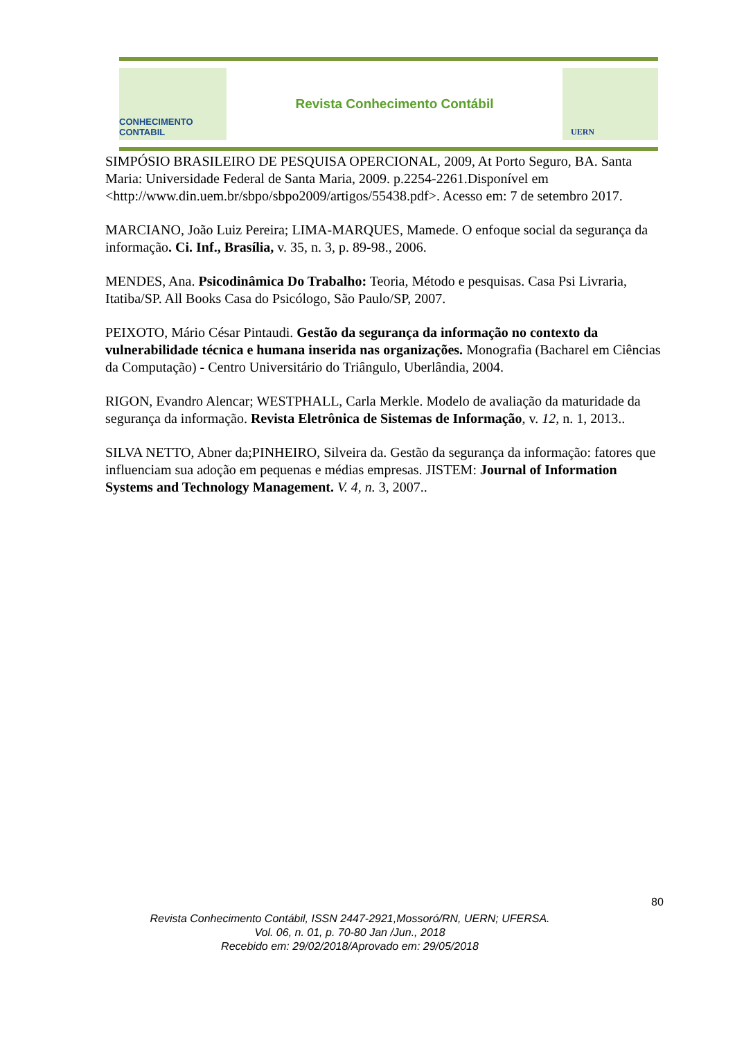CONHECIMENTO CONTABIL
Revista Conhecimento Contábil
UERN
SIMPÓSIO BRASILEIRO DE PESQUISA OPERCIONAL, 2009, At Porto Seguro, BA. Santa Maria: Universidade Federal de Santa Maria, 2009. p.2254-2261.Disponível em <http://www.din.uem.br/sbpo/sbpo2009/artigos/55438.pdf>. Acesso em: 7 de setembro 2017.
MARCIANO, João Luiz Pereira; LIMA-MARQUES, Mamede. O enfoque social da segurança da informação. Ci. Inf., Brasília, v. 35, n. 3, p. 89-98., 2006.
MENDES, Ana. Psicodinâmica Do Trabalho: Teoria, Método e pesquisas. Casa Psi Livraria, Itatiba/SP. All Books Casa do Psicólogo, São Paulo/SP, 2007.
PEIXOTO, Mário César Pintaudi. Gestão da segurança da informação no contexto da vulnerabilidade técnica e humana inserida nas organizações. Monografia (Bacharel em Ciências da Computação) - Centro Universitário do Triângulo, Uberlândia, 2004.
RIGON, Evandro Alencar; WESTPHALL, Carla Merkle. Modelo de avaliação da maturidade da segurança da informação. Revista Eletrônica de Sistemas de Informação, v. 12, n. 1, 2013..
SILVA NETTO, Abner da;PINHEIRO, Silveira da. Gestão da segurança da informação: fatores que influenciam sua adoção em pequenas e médias empresas. JISTEM: Journal of Information Systems and Technology Management. V. 4, n. 3, 2007..
80
Revista Conhecimento Contábil, ISSN 2447-2921,Mossoró/RN, UERN; UFERSA.
Vol. 06, n. 01, p. 70-80 Jan /Jun., 2018
Recebido em: 29/02/2018/Aprovado em: 29/05/2018